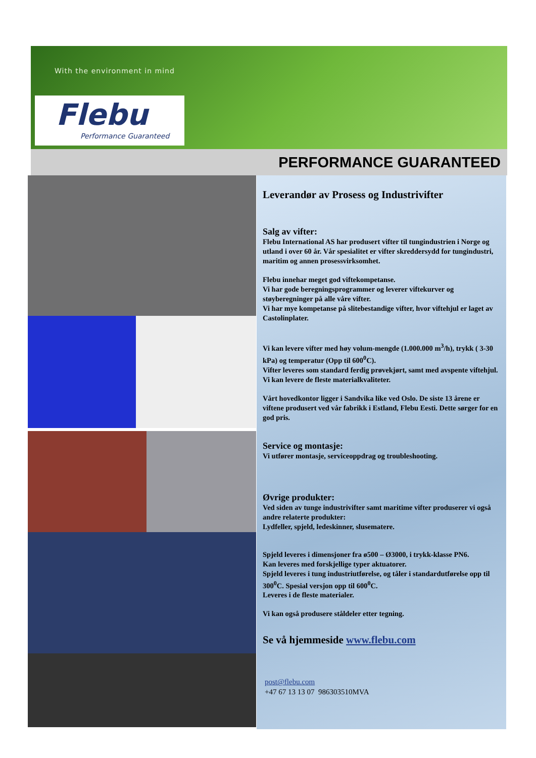With the environment in mind
Flebu
Performance Guaranteed
PERFORMANCE GUARANTEED
Leverandør av Prosess og Industrivifter
Salg av vifter:
Flebu International AS har produsert vifter til tungindustrien i Norge og utland i over 60 år. Vår spesialitet er vifter skreddersydd for tungindustri, maritim og annen prosessvirksomhet.
Flebu innehar meget god viftekompetanse.
Vi har gode beregningsprogrammer og leverer viftekurver og støyberegninger på alle våre vifter.
Vi har mye kompetanse på slitebestandige vifter, hvor viftehjul er laget av Castolinplater.
Vi kan levere vifter med høy volum-mengde (1.000.000 m<sup>3</sup>/h), trykk ( 3-30 kPa) og temperatur (Opp til 600<sup>0</sup>C).
Vifter leveres som standard ferdig prøvekjørt, samt med avspente viftehjul.
Vi kan levere de fleste materialkvaliteter.
Vårt hovedkontor ligger i Sandvika like ved Oslo. De siste 13 årene er viftene produsert ved vår fabrikk i Estland, Flebu Eesti. Dette sørger for en god pris.
Service og montasje:
Vi utfører montasje, serviceoppdrag og troubleshooting.
Øvrige produkter:
Ved siden av tunge industrivifter samt maritime vifter produserer vi også andre relaterte produkter:
Lydfeller, spjeld, ledeskinner, slusematere.
Spjeld leveres i dimensjoner fra ø500 – Ø3000, i trykk-klasse PN6.
Kan leveres med forskjellige typer aktuatorer.
Spjeld leveres i tung industriutførelse, og tåler i standardutførelse opp til 300<sup>0</sup>C. Spesial versjon opp til 600<sup>0</sup>C.
Leveres i de fleste materialer.
Vi kan også produsere ståldeler etter tegning.
Se vå hjemmeside www.flebu.com
post@flebu.com
+47 67 13 13 07 986303510MVA